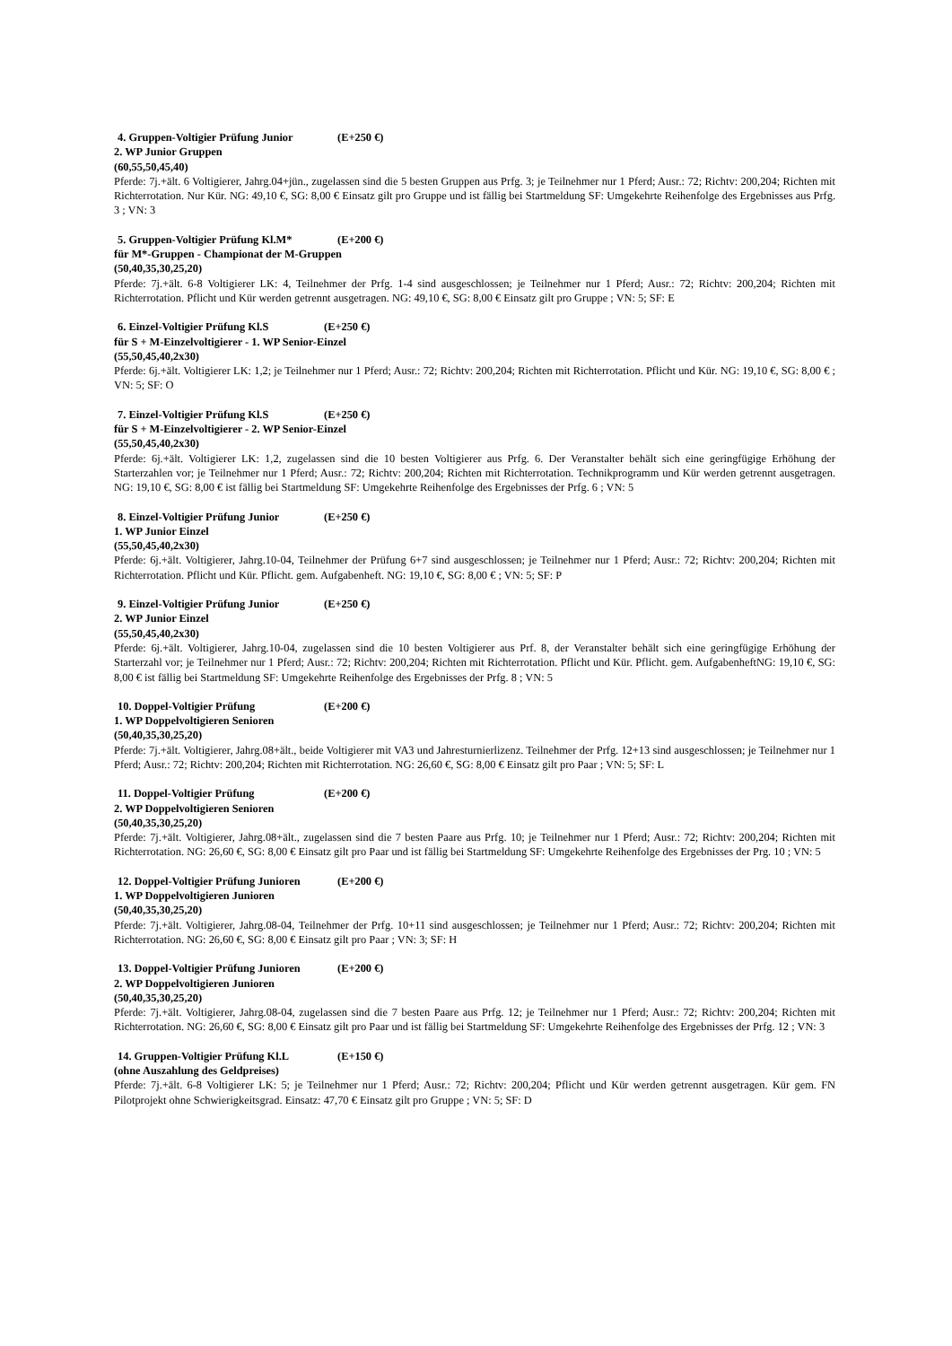4. Gruppen-Voltigier Prüfung Junior (E+250 €)
2. WP Junior Gruppen
(60,55,50,45,40)
Pferde: 7j.+ält. 6 Voltigierer, Jahrg.04+jün., zugelassen sind die 5 besten Gruppen aus Prfg. 3; je Teilnehmer nur 1 Pferd; Ausr.: 72; Richtv: 200,204; Richten mit Richterrotation. Nur Kür. NG: 49,10 €, SG: 8,00 € Einsatz gilt pro Gruppe und ist fällig bei Startmeldung SF: Umgekehrte Reihenfolge des Ergebnisses aus Prfg. 3 ; VN: 3
5. Gruppen-Voltigier Prüfung Kl.M* (E+200 €)
für M*-Gruppen - Championat der M-Gruppen
(50,40,35,30,25,20)
Pferde: 7j.+ält. 6-8 Voltigierer LK: 4, Teilnehmer der Prfg. 1-4 sind ausgeschlossen; je Teilnehmer nur 1 Pferd; Ausr.: 72; Richtv: 200,204; Richten mit Richterrotation. Pflicht und Kür werden getrennt ausgetragen. NG: 49,10 €, SG: 8,00 € Einsatz gilt pro Gruppe ; VN: 5; SF: E
6. Einzel-Voltigier Prüfung Kl.S (E+250 €)
für S + M-Einzelvoltigierer - 1. WP Senior-Einzel
(55,50,45,40,2x30)
Pferde: 6j.+ält. Voltigierer LK: 1,2; je Teilnehmer nur 1 Pferd; Ausr.: 72; Richtv: 200,204; Richten mit Richterrotation. Pflicht und Kür. NG: 19,10 €, SG: 8,00 € ; VN: 5; SF: O
7. Einzel-Voltigier Prüfung Kl.S (E+250 €)
für S + M-Einzelvoltigierer - 2. WP Senior-Einzel
(55,50,45,40,2x30)
Pferde: 6j.+ält. Voltigierer LK: 1,2, zugelassen sind die 10 besten Voltigierer aus Prfg. 6. Der Veranstalter behält sich eine geringfügige Erhöhung der Starterzahlen vor; je Teilnehmer nur 1 Pferd; Ausr.: 72; Richtv: 200,204; Richten mit Richterrotation. Technikprogramm und Kür werden getrennt ausgetragen. NG: 19,10 €, SG: 8,00 € ist fällig bei Startmeldung SF: Umgekehrte Reihenfolge des Ergebnisses der Prfg. 6 ; VN: 5
8. Einzel-Voltigier Prüfung Junior (E+250 €)
1. WP Junior Einzel
(55,50,45,40,2x30)
Pferde: 6j.+ält. Voltigierer, Jahrg.10-04, Teilnehmer der Prüfung 6+7 sind ausgeschlossen; je Teilnehmer nur 1 Pferd; Ausr.: 72; Richtv: 200,204; Richten mit Richterrotation. Pflicht und Kür. Pflicht. gem. Aufgabenheft. NG: 19,10 €, SG: 8,00 € ; VN: 5; SF: P
9. Einzel-Voltigier Prüfung Junior (E+250 €)
2. WP Junior Einzel
(55,50,45,40,2x30)
Pferde: 6j.+ält. Voltigierer, Jahrg.10-04, zugelassen sind die 10 besten Voltigierer aus Prf. 8, der Veranstalter behält sich eine geringfügige Erhöhung der Starterzahl vor; je Teilnehmer nur 1 Pferd; Ausr.: 72; Richtv: 200,204; Richten mit Richterrotation. Pflicht und Kür. Pflicht. gem. AufgabenheftNG: 19,10 €, SG: 8,00 € ist fällig bei Startmeldung SF: Umgekehrte Reihenfolge des Ergebnisses der Prfg. 8 ; VN: 5
10. Doppel-Voltigier Prüfung (E+200 €)
1. WP Doppelvoltigieren Senioren
(50,40,35,30,25,20)
Pferde: 7j.+ält. Voltigierer, Jahrg.08+ält., beide Voltigierer mit VA3 und Jahresturnierlizenz. Teilnehmer der Prfg. 12+13 sind ausgeschlossen; je Teilnehmer nur 1 Pferd; Ausr.: 72; Richtv: 200,204; Richten mit Richterrotation. NG: 26,60 €, SG: 8,00 € Einsatz gilt pro Paar ; VN: 5; SF: L
11. Doppel-Voltigier Prüfung (E+200 €)
2. WP Doppelvoltigieren Senioren
(50,40,35,30,25,20)
Pferde: 7j.+ält. Voltigierer, Jahrg.08+ält., zugelassen sind die 7 besten Paare aus Prfg. 10; je Teilnehmer nur 1 Pferd; Ausr.: 72; Richtv: 200,204; Richten mit Richterrotation. NG: 26,60 €, SG: 8,00 € Einsatz gilt pro Paar und ist fällig bei Startmeldung SF: Umgekehrte Reihenfolge des Ergebnisses der Prg. 10 ; VN: 5
12. Doppel-Voltigier Prüfung Junioren (E+200 €)
1. WP Doppelvoltigieren Junioren
(50,40,35,30,25,20)
Pferde: 7j.+ält. Voltigierer, Jahrg.08-04, Teilnehmer der Prfg. 10+11 sind ausgeschlossen; je Teilnehmer nur 1 Pferd; Ausr.: 72; Richtv: 200,204; Richten mit Richterrotation. NG: 26,60 €, SG: 8,00 € Einsatz gilt pro Paar ; VN: 3; SF: H
13. Doppel-Voltigier Prüfung Junioren (E+200 €)
2. WP Doppelvoltigieren Junioren
(50,40,35,30,25,20)
Pferde: 7j.+ält. Voltigierer, Jahrg.08-04, zugelassen sind die 7 besten Paare aus Prfg. 12; je Teilnehmer nur 1 Pferd; Ausr.: 72; Richtv: 200,204; Richten mit Richterrotation. NG: 26,60 €, SG: 8,00 € Einsatz gilt pro Paar und ist fällig bei Startmeldung SF: Umgekehrte Reihenfolge des Ergebnisses der Prfg. 12 ; VN: 3
14. Gruppen-Voltigier Prüfung Kl.L (E+150 €)
(ohne Auszahlung des Geldpreises)
Pferde: 7j.+ält. 6-8 Voltigierer LK: 5; je Teilnehmer nur 1 Pferd; Ausr.: 72; Richtv: 200,204; Pflicht und Kür werden getrennt ausgetragen. Kür gem. FN Pilotprojekt ohne Schwierigkeitsgrad. Einsatz: 47,70 € Einsatz gilt pro Gruppe ; VN: 5; SF: D